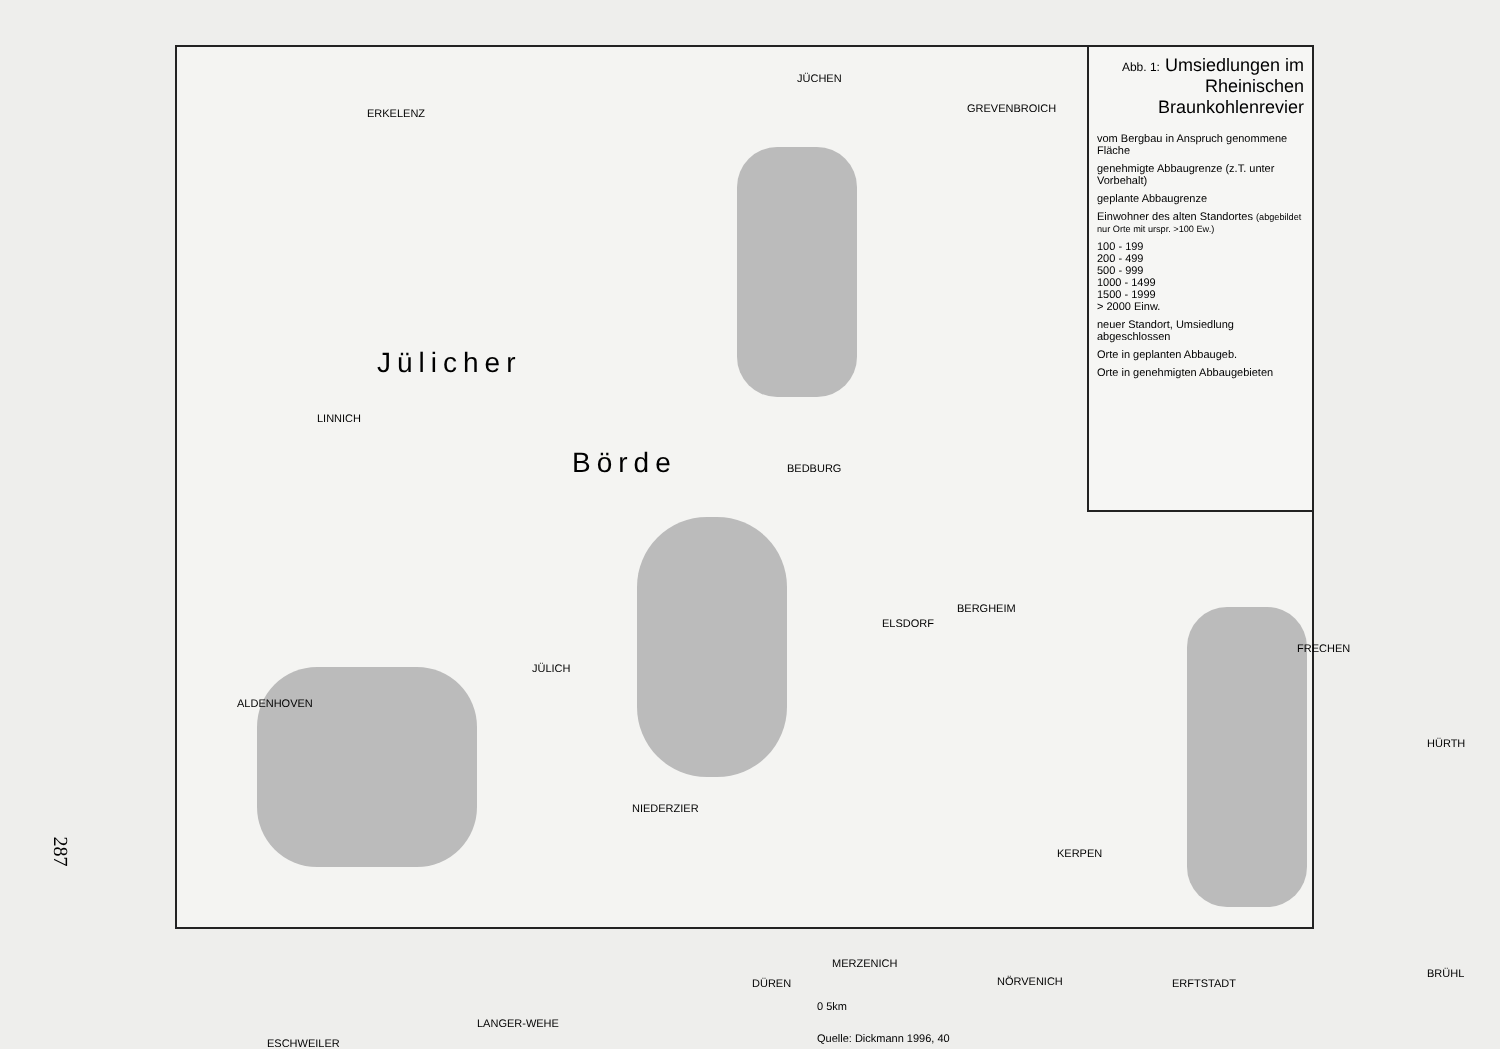Jülicher
Börde
ERKELENZ
JÜCHEN
GREVENBROICH
BEDBURG
LINNICH
JÜLICH
ALDENHOVEN
ELSDORF
BERGHEIM
FRECHEN
NIEDERZIER
KERPEN
MERZENICH
DÜREN NÖRVENICH ERFTSTADT
ESCHWEILER
LANGER-WEHE
HÜRTH
BRÜHL
Quelle: Dickmann 1996, 40
0 5km
Abb. 1: Umsiedlungen im Rheinischen Braunkohlenrevier
vom Bergbau in Anspruch genommene Fläche
genehmigte Abbaugrenze (z.T. unter Vorbehalt)
geplante Abbaugrenze
Einwohner des alten Standortes (abgebildet nur Orte mit urspr. >100 Ew.)
100 - 199
200 - 499
500 - 999
1000 - 1499
1500 - 1999
> 2000 Einw.
neuer Standort, Umsiedlung abgeschlossen
Orte in geplanten Abbaugeb.
Orte in genehmigten Abbaugebieten
287